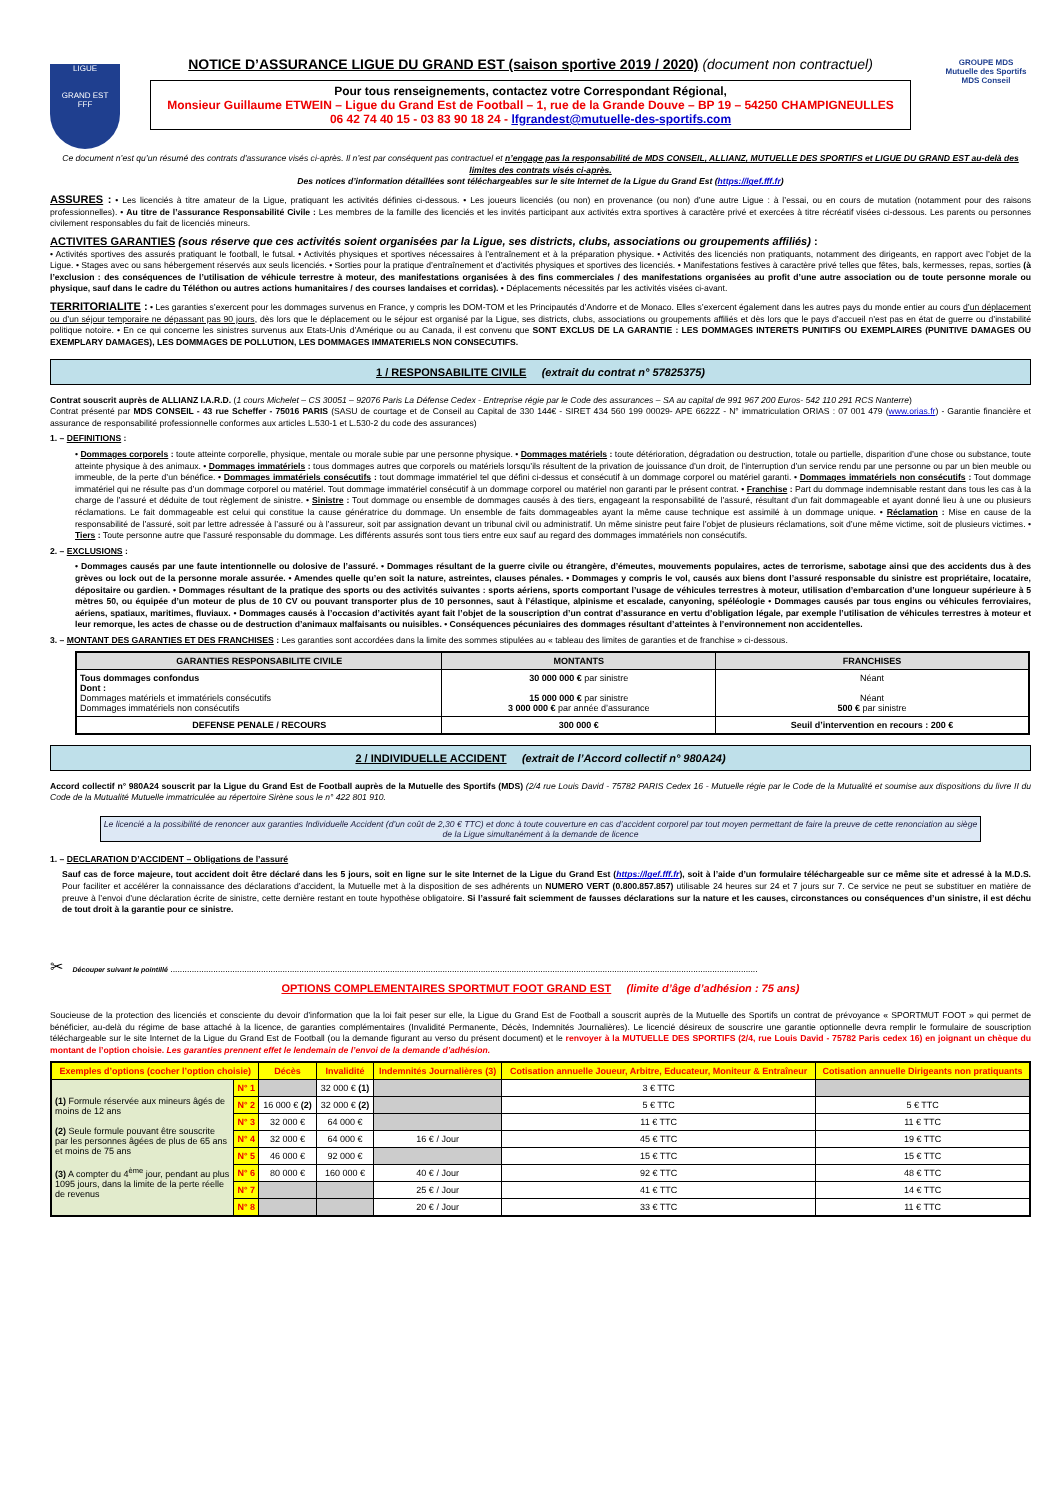LIGUE
GRAND EST
FFF
NOTICE D’ASSURANCE LIGUE DU GRAND EST (saison sportive 2019 / 2020) (document non contractuel)
Pour tous renseignements, contactez votre Correspondant Régional,
Monsieur Guillaume ETWEIN – Ligue du Grand Est de Football – 1, rue de la Grande Douve – BP 19 – 54250 CHAMPIGNEULLES
06 42 74 40 15 - 03 83 90 18 24 - lfgrandest@mutuelle-des-sportifs.com
GROUPE MDS
Mutuelle des Sportifs
MDS Conseil
Ce document n’est qu’un résumé des contrats d’assurance visés ci-après. Il n’est par conséquent pas contractuel et n’engage pas la responsabilité de MDS CONSEIL, ALLIANZ, MUTUELLE DES SPORTIFS et LIGUE DU GRAND EST au-delà des limites des contrats visés ci-après.
Des notices d’information détaillées sont téléchargeables sur le site Internet de la Ligue du Grand Est (https://lgef.fff.fr)
ASSURES : • Les licenciés à titre amateur de la Ligue, pratiquant les activités définies ci-dessous. • Les joueurs licenciés (ou non) en provenance (ou non) d’une autre Ligue : à l’essai, ou en cours de mutation (notamment pour des raisons professionnelles). • Au titre de l’assurance Responsabilité Civile : Les membres de la famille des licenciés et les invités participant aux activités extra sportives à caractère privé et exercées à titre récréatif visées ci-dessous. Les parents ou personnes civilement responsables du fait de licenciés mineurs.
ACTIVITES GARANTIES (sous réserve que ces activités soient organisées par la Ligue, ses districts, clubs, associations ou groupements affiliés) :
• Activités sportives des assurés pratiquant le football, le futsal. • Activités physiques et sportives nécessaires à l’entraînement et à la préparation physique. • Activités des licenciés non pratiquants, notamment des dirigeants, en rapport avec l’objet de la Ligue. • Stages avec ou sans hébergement réservés aux seuls licenciés. • Sorties pour la pratique d’entraînement et d’activités physiques et sportives des licenciés. • Manifestations festives à caractère privé telles que fêtes, bals, kermesses, repas, sorties (à l’exclusion : des conséquences de l’utilisation de véhicule terrestre à moteur, des manifestations organisées à des fins commerciales / des manifestations organisées au profit d’une autre association ou de toute personne morale ou physique, sauf dans le cadre du Téléthon ou autres actions humanitaires / des courses landaises et corridas). • Déplacements nécessités par les activités visées ci-avant.
TERRITORIALITE : • Les garanties s’exercent pour les dommages survenus en France, y compris les DOM-TOM et les Principautés d’Andorre et de Monaco. Elles s’exercent également dans les autres pays du monde entier au cours d’un déplacement ou d’un séjour temporaire ne dépassant pas 90 jours, dès lors que le déplacement ou le séjour est organisé par la Ligue, ses districts, clubs, associations ou groupements affiliés et dès lors que le pays d’accueil n’est pas en état de guerre ou d’instabilité politique notoire. • En ce qui concerne les sinistres survenus aux Etats-Unis d’Amérique ou au Canada, il est convenu que SONT EXCLUS DE LA GARANTIE : LES DOMMAGES INTERETS PUNITIFS OU EXEMPLAIRES (PUNITIVE DAMAGES OU EXEMPLARY DAMAGES), LES DOMMAGES DE POLLUTION, LES DOMMAGES IMMATERIELS NON CONSECUTIFS.
1 / RESPONSABILITE CIVILE (extrait du contrat n° 57825375)
Contrat souscrit auprès de ALLIANZ I.A.R.D. (1 cours Michelet – CS 30051 – 92076 Paris La Défense Cedex - Entreprise régie par le Code des assurances – SA au capital de 991 967 200 Euros- 542 110 291 RCS Nanterre)
Contrat présenté par MDS CONSEIL - 43 rue Scheffer - 75016 PARIS (SASU de courtage et de Conseil au Capital de 330 144€ - SIRET 434 560 199 00029- APE 6622Z - N° immatriculation ORIAS : 07 001 479 (www.orias.fr) - Garantie financière et assurance de responsabilité professionnelle conformes aux articles L.530-1 et L.530-2 du code des assurances)
1. – DEFINITIONS :
• Dommages corporels : toute atteinte corporelle, physique, mentale ou morale subie par une personne physique. • Dommages matériels : toute détérioration, dégradation ou destruction, totale ou partielle, disparition d’une chose ou substance, toute atteinte physique à des animaux. • Dommages immatériels : tous dommages autres que corporels ou matériels lorsqu’ils résultent de la privation de jouissance d’un droit, de l’interruption d’un service rendu par une personne ou par un bien meuble ou immeuble, de la perte d’un bénéfice. • Dommages immatériels consécutifs : tout dommage immatériel tel que défini ci-dessus et consécutif à un dommage corporel ou matériel garanti. • Dommages immatériels non consécutifs : Tout dommage immatériel qui ne résulte pas d’un dommage corporel ou matériel. Tout dommage immatériel consécutif à un dommage corporel ou matériel non garanti par le présent contrat. • Franchise : Part du dommage indemnisable restant dans tous les cas à la charge de l’assuré et déduite de tout règlement de sinistre. • Sinistre : Tout dommage ou ensemble de dommages causés à des tiers, engageant la responsabilité de l’assuré, résultant d’un fait dommageable et ayant donné lieu à une ou plusieurs réclamations. Le fait dommageable est celui qui constitue la cause génératrice du dommage. Un ensemble de faits dommageables ayant la même cause technique est assimilé à un dommage unique. • Réclamation : Mise en cause de la responsabilité de l’assuré, soit par lettre adressée à l’assuré ou à l’assureur, soit par assignation devant un tribunal civil ou administratif. Un même sinistre peut faire l’objet de plusieurs réclamations, soit d’une même victime, soit de plusieurs victimes. • Tiers : Toute personne autre que l’assuré responsable du dommage. Les différents assurés sont tous tiers entre eux sauf au regard des dommages immatériels non consécutifs.
2. – EXCLUSIONS :
• Dommages causés par une faute intentionnelle ou dolosive de l’assuré. • Dommages résultant de la guerre civile ou étrangère, d’émeutes, mouvements populaires, actes de terrorisme, sabotage ainsi que des accidents dus à des grèves ou lock out de la personne morale assurée. • Amendes quelle qu’en soit la nature, astreintes, clauses pénales. • Dommages y compris le vol, causés aux biens dont l’assuré responsable du sinistre est propriétaire, locataire, dépositaire ou gardien. • Dommages résultant de la pratique des sports ou des activités suivantes : sports aériens, sports comportant l’usage de véhicules terrestres à moteur, utilisation d’embarcation d’une longueur supérieure à 5 mètres 50, ou équipée d’un moteur de plus de 10 CV ou pouvant transporter plus de 10 personnes, saut à l’élastique, alpinisme et escalade, canyoning, spéléologie • Dommages causés par tous engins ou véhicules ferroviaires, aériens, spatiaux, maritimes, fluviaux. • Dommages causés à l’occasion d’activités ayant fait l’objet de la souscription d’un contrat d’assurance en vertu d’obligation légale, par exemple l’utilisation de véhicules terrestres à moteur et leur remorque, les actes de chasse ou de destruction d’animaux malfaisants ou nuisibles. • Conséquences pécuniaires des dommages résultant d’atteintes à l’environnement non accidentelles.
3. – MONTANT DES GARANTIES ET DES FRANCHISES : Les garanties sont accordées dans la limite des sommes stipulées au « tableau des limites de garanties et de franchise » ci-dessous.
| GARANTIES RESPONSABILITE CIVILE | MONTANTS | FRANCHISES |
| --- | --- | --- |
| Tous dommages confondus Dont : Dommages matériels et immatériels consécutifs Dommages immatériels non consécutifs | 30 000 000 € par sinistre 15 000 000 € par sinistre 3 000 000 € par année d’assurance | Néant Néant 500 € par sinistre |
| DEFENSE PENALE / RECOURS | 300 000 € | Seuil d’intervention en recours : 200 € |
2 / INDIVIDUELLE ACCIDENT (extrait de l’Accord collectif n° 980A24)
Accord collectif n° 980A24 souscrit par la Ligue du Grand Est de Football auprès de la Mutuelle des Sportifs (MDS) (2/4 rue Louis David - 75782 PARIS Cedex 16 - Mutuelle régie par le Code de la Mutualité et soumise aux dispositions du livre II du Code de la Mutualité Mutuelle immatriculée au répertoire Sirène sous le n° 422 801 910.
Le licencié a la possibilité de renoncer aux garanties Individuelle Accident (d’un coût de 2,30 € TTC) et donc à toute couverture en cas d’accident corporel par tout moyen permettant de faire la preuve de cette renonciation au siège de la Ligue simultanément à la demande de licence
1. – DECLARATION D’ACCIDENT – Obligations de l’assuré
Sauf cas de force majeure, tout accident doit être déclaré dans les 5 jours, soit en ligne sur le site Internet de la Ligue du Grand Est (https://lgef.fff.fr), soit à l’aide d’un formulaire téléchargeable sur ce même site et adressé à la M.D.S. Pour faciliter et accélérer la connaissance des déclarations d’accident, la Mutuelle met à la disposition de ses adhérents un NUMERO VERT (0.800.857.857) utilisable 24 heures sur 24 et 7 jours sur 7. Ce service ne peut se substituer en matière de preuve à l’envoi d’une déclaration écrite de sinistre, cette dernière restant en toute hypothèse obligatoire. Si l’assuré fait sciemment de fausses déclarations sur la nature et les causes, circonstances ou conséquences d’un sinistre, il est déchu de tout droit à la garantie pour ce sinistre.
✂ Découper suivant le pointillé ......................................................................................................................................................................................................................................................
OPTIONS COMPLEMENTAIRES SPORTMUT FOOT GRAND EST (limite d’âge d’adhésion : 75 ans)
Soucieuse de la protection des licenciés et consciente du devoir d’information que la loi fait peser sur elle, la Ligue du Grand Est de Football a souscrit auprès de la Mutuelle des Sportifs un contrat de prévoyance « SPORTMUT FOOT » qui permet de bénéficier, au-delà du régime de base attaché à la licence, de garanties complémentaires (Invalidité Permanente, Décès, Indemnités Journalières). Le licencié désireux de souscrire une garantie optionnelle devra remplir le formulaire de souscription téléchargeable sur le site Internet de la Ligue du Grand Est de Football (ou la demande figurant au verso du présent document) et le renvoyer à la MUTUELLE DES SPORTIFS (2/4, rue Louis David - 75782 Paris cedex 16) en joignant un chèque du montant de l’option choisie. Les garanties prennent effet le lendemain de l’envoi de la demande d’adhésion.
| Exemples d’options (cocher l’option choisie) | | Décès | Invalidité | Indemnités Journalières (3) | Cotisation annuelle Joueur, Arbitre, Educateur, Moniteur & Entraîneur | Cotisation annuelle Dirigeants non pratiquants |
| --- | --- | --- | --- | --- | --- | --- |
| (1) Formule réservée aux mineurs âgés de moins de 12 ans (2) Seule formule pouvant être souscrite par les personnes âgées de plus de 65 ans et moins de 75 ans (3) A compter du 4<sup>ème</sup> jour, pendant au plus 1095 jours, dans la limite de la perte réelle de revenus | N° 1 | | 32 000 € (1) | | 3 € TTC | |
| | N° 2 | 16 000 € (2) | 32 000 € (2) | | 5 € TTC | 5 € TTC |
| | N° 3 | 32 000 € | 64 000 € | | 11 € TTC | 11 € TTC |
| | N° 4 | 32 000 € | 64 000 € | 16 € / Jour | 45 € TTC | 19 € TTC |
| | N° 5 | 46 000 € | 92 000 € | | 15 € TTC | 15 € TTC |
| | N° 6 | 80 000 € | 160 000 € | 40 € / Jour | 92 € TTC | 48 € TTC |
| | N° 7 | | | 25 € / Jour | 41 € TTC | 14 € TTC |
| | N° 8 | | | 20 € / Jour | 33 € TTC | 11 € TTC |